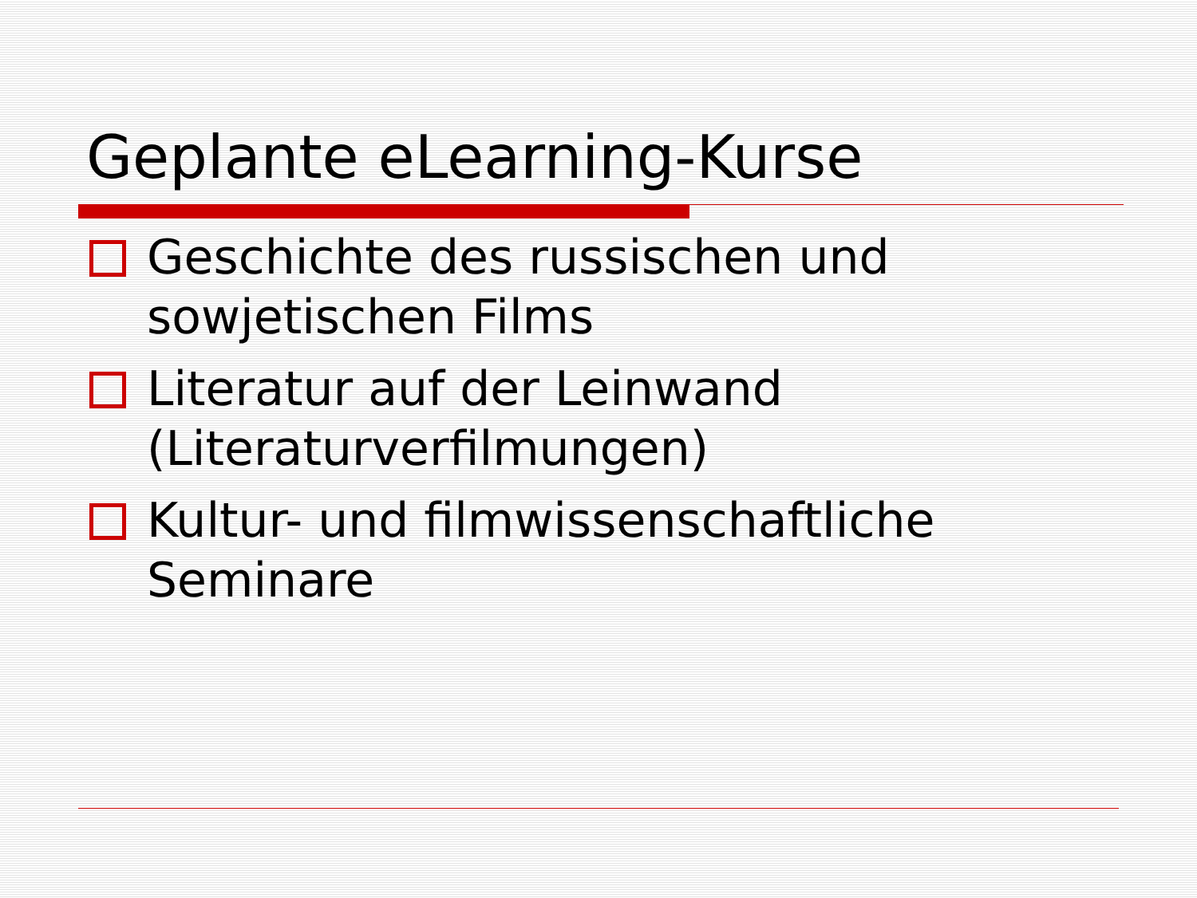Geplante eLearning-Kurse
Geschichte des russischen und sowjetischen Films
Literatur auf der Leinwand (Literaturverfilmungen)
Kultur- und filmwissenschaftliche Seminare